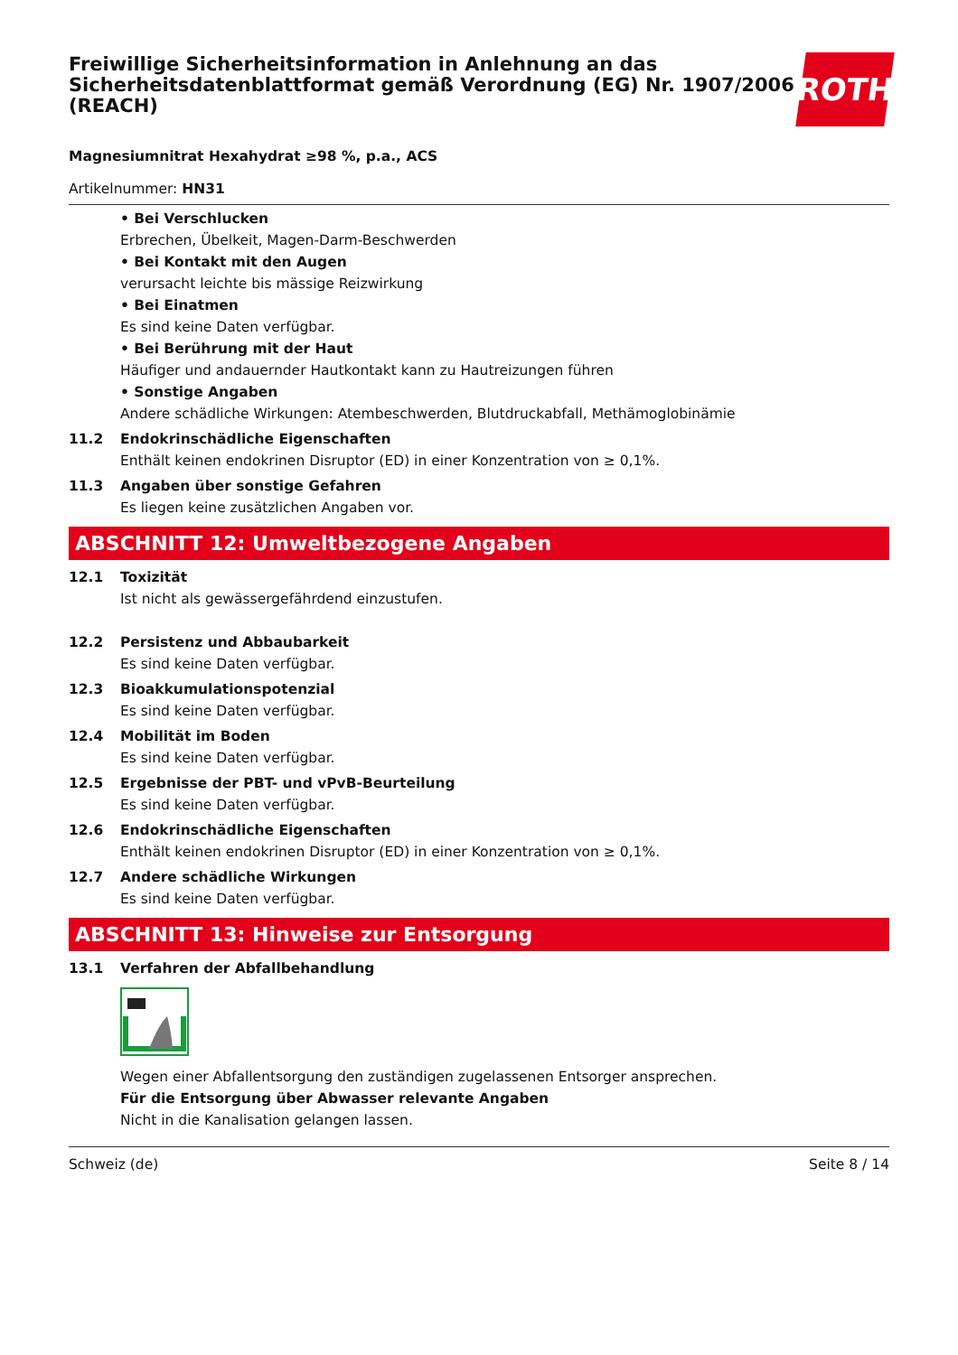Freiwillige Sicherheitsinformation in Anlehnung an das Sicherheitsdatenblattformat gemäß Verordnung (EG) Nr. 1907/2006 (REACH)
ROTH
Magnesiumnitrat Hexahydrat ≥98 %, p.a., ACS
Artikelnummer: HN31
• Bei Verschlucken
Erbrechen, Übelkeit, Magen-Darm-Beschwerden
• Bei Kontakt mit den Augen
verursacht leichte bis mässige Reizwirkung
• Bei Einatmen
Es sind keine Daten verfügbar.
• Bei Berührung mit der Haut
Häufiger und andauernder Hautkontakt kann zu Hautreizungen führen
• Sonstige Angaben
Andere schädliche Wirkungen: Atembeschwerden, Blutdruckabfall, Methämoglobinämie
11.2 Endokrinschädliche Eigenschaften
Enthält keinen endokrinen Disruptor (ED) in einer Konzentration von ≥ 0,1%.
11.3 Angaben über sonstige Gefahren
Es liegen keine zusätzlichen Angaben vor.
ABSCHNITT 12: Umweltbezogene Angaben
12.1 Toxizität
Ist nicht als gewässergefährdend einzustufen.
12.2 Persistenz und Abbaubarkeit
Es sind keine Daten verfügbar.
12.3 Bioakkumulationspotenzial
Es sind keine Daten verfügbar.
12.4 Mobilität im Boden
Es sind keine Daten verfügbar.
12.5 Ergebnisse der PBT- und vPvB-Beurteilung
Es sind keine Daten verfügbar.
12.6 Endokrinschädliche Eigenschaften
Enthält keinen endokrinen Disruptor (ED) in einer Konzentration von ≥ 0,1%.
12.7 Andere schädliche Wirkungen
Es sind keine Daten verfügbar.
ABSCHNITT 13: Hinweise zur Entsorgung
13.1 Verfahren der Abfallbehandlung
Wegen einer Abfallentsorgung den zuständigen zugelassenen Entsorger ansprechen.
Für die Entsorgung über Abwasser relevante Angaben
Nicht in die Kanalisation gelangen lassen.
Schweiz (de) Seite 8 / 14